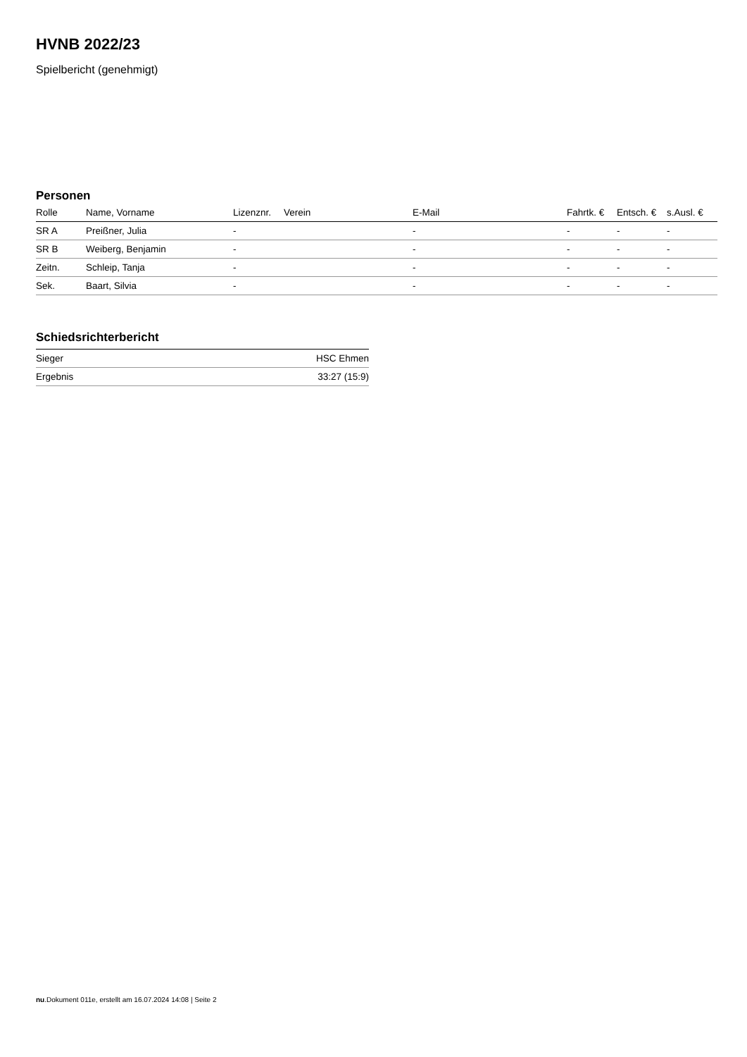HVNB 2022/23
Spielbericht (genehmigt)
Personen
| Rolle | Name, Vorname | Lizenznr. | Verein | E-Mail | Fahrtk. € | Entsch. € | s.Ausl. € |
| --- | --- | --- | --- | --- | --- | --- | --- |
| SR A | Preißner, Julia | - | | - | - | - | - |
| SR B | Weiberg, Benjamin | - | | - | - | - | - |
| Zeitn. | Schleip, Tanja | - | | - | - | - | - |
| Sek. | Baart, Silvia | - | | - | - | - | - |
Schiedsrichterbericht
| Sieger | HSC Ehmen |
| Ergebnis | 33:27 (15:9) |
nu.Dokument 011e, erstellt am 16.07.2024 14:08 | Seite 2